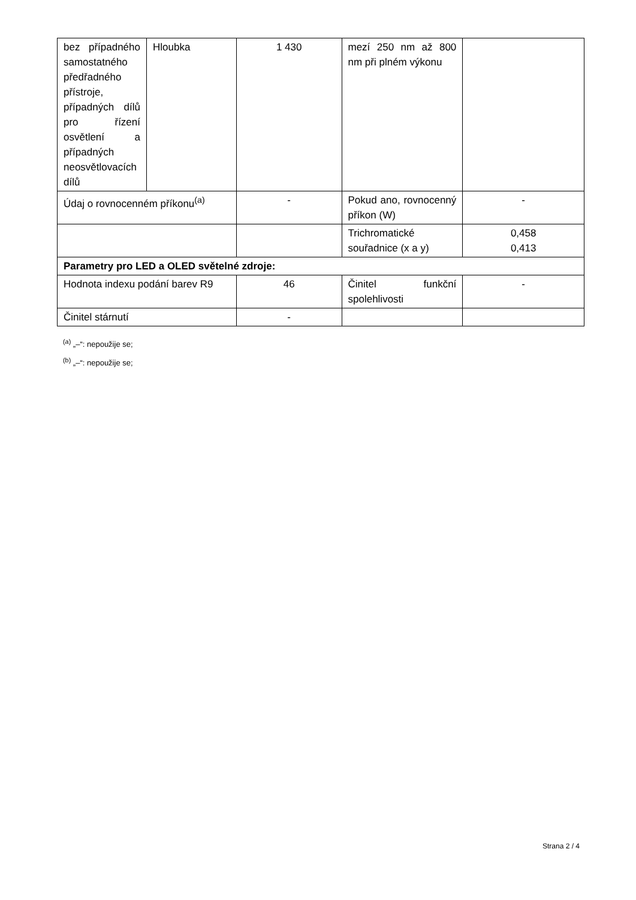| bez případného samostatného předřadného přístroje, případných dílů pro řízení osvětlení a případných neosvětlovacích dílů | Hloubka | 1 430 | mezí 250 nm až 800 nm při plném výkonu | |
| Údaj o rovnocenném příkonu<sup>(a)</sup> | | - | Pokud ano, rovnocenný příkon (W) | - |
| | | | Trichromatické souřadnice (x a y) | 0,458 0,413 |
| Parametry pro LED a OLED světelné zdroje: | | | | |
| Hodnota indexu podání barev R9 | | 46 | Činitel funkční spolehlivosti | - |
| Činitel stárnutí | | - | | |
<sup>(a)</sup> „–“: nepoužije se;
<sup>(b)</sup> „–“: nepoužije se;
Strana 2 / 4